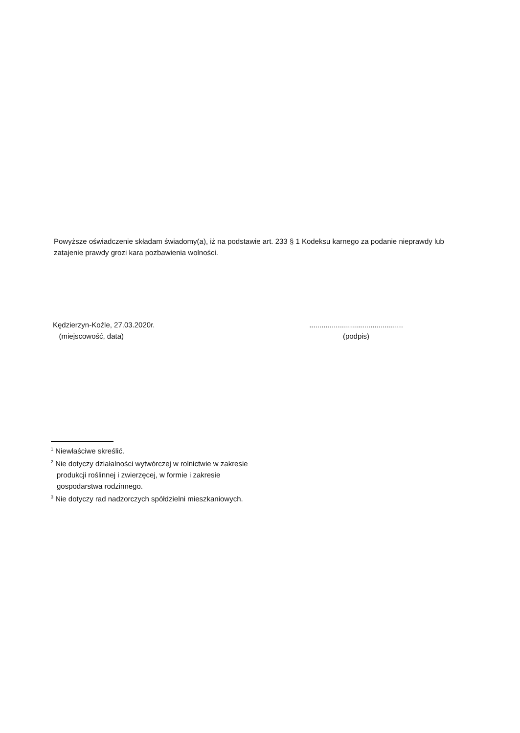Powyższe oświadczenie składam świadomy(a), iż na podstawie art. 233 § 1 Kodeksu karnego za podanie nieprawdy lub zatajenie prawdy grozi kara pozbawienia wolności.
Kędzierzyn-Koźle, 27.03.2020r.
(miejscowość, data)
..............................................
(podpis)
<sup>1</sup> Niewłaściwe skreślić.
<sup>2</sup> Nie dotyczy działalności wytwórczej w rolnictwie w zakresie
produkcji roślinnej i zwierzęcej, w formie i zakresie
gospodarstwa rodzinnego.
<sup>3</sup> Nie dotyczy rad nadzorczych spółdzielni mieszkaniowych.